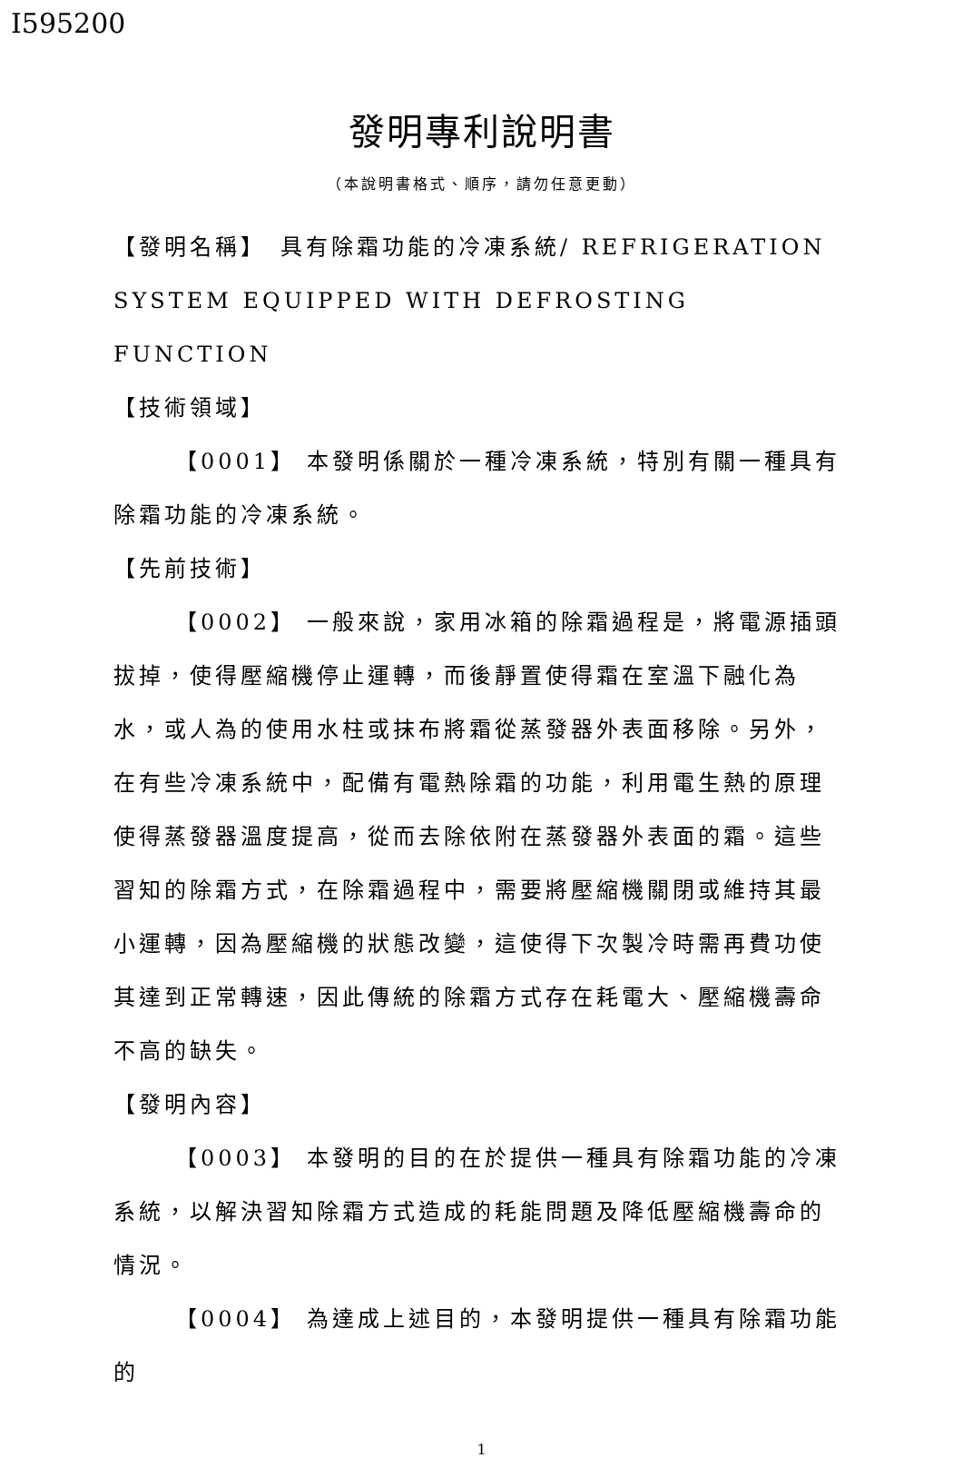I595200
發明專利說明書
（本說明書格式、順序，請勿任意更動）
【發明名稱】　具有除霜功能的冷凍系統/ REFRIGERATION SYSTEM EQUIPPED WITH DEFROSTING FUNCTION
【技術領域】
【0001】 本發明係關於一種冷凍系統，特別有關一種具有除霜功能的冷凍系統。
【先前技術】
【0002】 一般來說，家用冰箱的除霜過程是，將電源插頭拔掉，使得壓縮機停止運轉，而後靜置使得霜在室溫下融化為水，或人為的使用水柱或抹布將霜從蒸發器外表面移除。另外，在有些冷凍系統中，配備有電熱除霜的功能，利用電生熱的原理使得蒸發器溫度提高，從而去除依附在蒸發器外表面的霜。這些習知的除霜方式，在除霜過程中，需要將壓縮機關閉或維持其最小運轉，因為壓縮機的狀態改變，這使得下次製冷時需再費功使其達到正常轉速，因此傳統的除霜方式存在耗電大、壓縮機壽命不高的缺失。
【發明內容】
【0003】 本發明的目的在於提供一種具有除霜功能的冷凍系統，以解決習知除霜方式造成的耗能問題及降低壓縮機壽命的情況。
【0004】 為達成上述目的，本發明提供一種具有除霜功能的
1